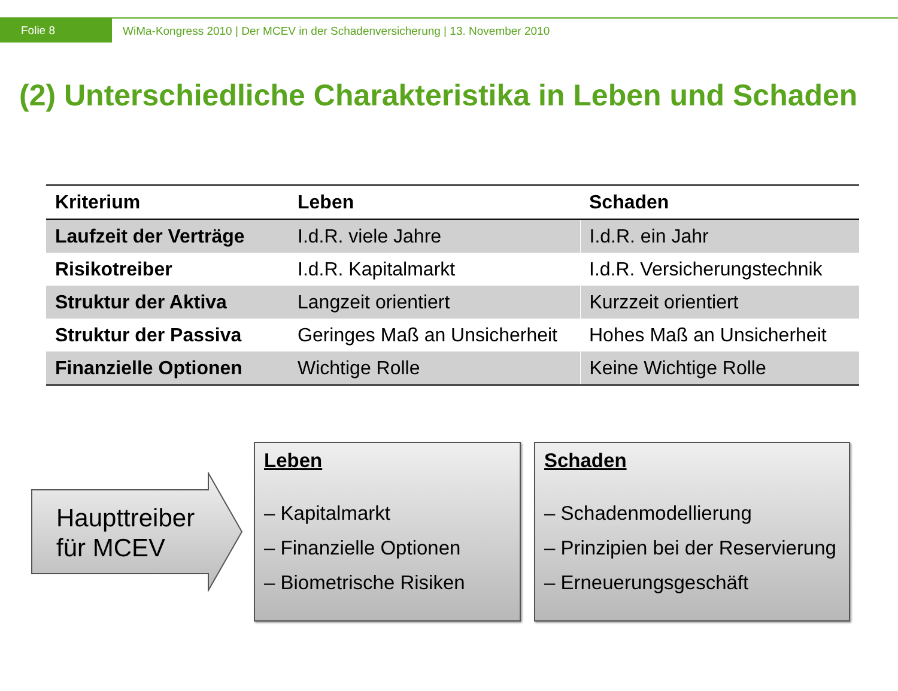Folie 8
WiMa-Kongress 2010 | Der MCEV in der Schadenversicherung | 13. November 2010
(2) Unterschiedliche Charakteristika in Leben und Schaden
| Kriterium | Leben | Schaden |
| --- | --- | --- |
| Laufzeit der Verträge | I.d.R. viele Jahre | I.d.R. ein Jahr |
| Risikotreiber | I.d.R. Kapitalmarkt | I.d.R. Versicherungstechnik |
| Struktur der Aktiva | Langzeit orientiert | Kurzzeit orientiert |
| Struktur der Passiva | Geringes Maß an Unsicherheit | Hohes Maß an Unsicherheit |
| Finanzielle Optionen | Wichtige Rolle | Keine Wichtige Rolle |
Haupttreiber
für MCEV
Leben
– Kapitalmarkt
– Finanzielle Optionen
– Biometrische Risiken
Schaden
– Schadenmodellierung
– Prinzipien bei der Reservierung
– Erneuerungsgeschäft